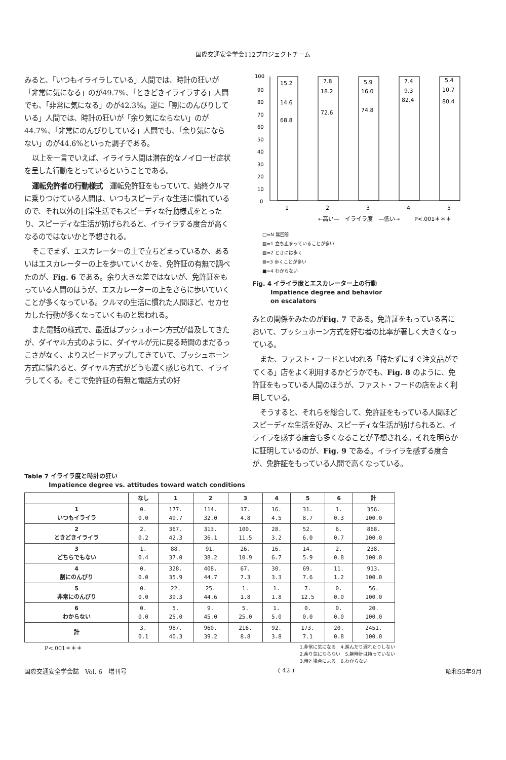国際交通安全学会112プロジェクトチーム
みると、「いつもイライラしている」人間では、時計の狂いが「非常に気になる」のが49.7%、「ときどきイライラする」人間でも、「非常に気になる」のが42.3%。逆に「割にのんびりしている」人間では、時計の狂いが「余り気にならない」のが44.7%、「非常にのんびりしている」人間でも、「余り気にならない」のが44.6%といった調子である。
以上を一言でいえば、イライラ人間は潜在的なノイローゼ症状を呈した行動をとっているということである。
運転免許者の行動様式　運転免許証をもっていて、始終クルマに乗りつけている人間は、いつもスピーディな生活に慣れているので、それ以外の日常生活でもスピーディな行動様式をとったり、スピーディな生活が妨げられると、イライラする度合が高くなるのではないかと予想される。
そこでまず、エスカレーターの上で立ちどまっているか、あるいはエスカレーターの上を歩いていくかを、免許証の有無で調べたのが、Fig. 6 である。余り大きな差ではないが、免許証をもっている人間のほうが、エスカレーターの上をさらに歩いていくことが多くなっている。クルマの生活に慣れた人間ほど、セカセカした行動が多くなっていくものと思われる。
また電話の様式で、最近はプッシュホーン方式が普及してきたが、ダイヤル方式のように、ダイヤルが元に戻る時間のまだるっこさがなく、よりスピードアップしてきていて、プッシュホーン方式に慣れると、ダイヤル方式がどうも遅く感じられて、イライラしてくる。そこで免許証の有無と電話方式の好
100
90
80
70
60
50
40
30
20
10
0
15.2
14.6
68.8
7.8
18.2
72.6
5.9
16.0
74.8
7.4
9.3
82.4
5.4
10.7
80.4
1
2
3
4
5
←高い—　イライラ度　—低い→
P<.001＊＊＊
□=N 無回答
▧=1 立ち止まっていることが多い
▨=2 ときには歩く
⊠=3 歩くことが多い
■=4 わからない
Fig. 4 イライラ度とエスカレーター上の行動
　　　Impatience degree and behavior
　　　on escalators
みとの関係をみたのがFig. 7 である。免許証をもっている者において、プッシュホーン方式を好む者の比率が著しく大きくなっている。
また、ファスト・フードといわれる「待たずにすぐ注文品がでてくる」店をよく利用するかどうかでも、Fig. 8 のように、免許証をもっている人間のほうが、ファスト・フードの店をよく利用している。
そうすると、それらを総合して、免許証をもっている人間ほどスピーディな生活を好み、スピーディな生活が妨げられると、イライラを感ずる度合も多くなることが予想される。それを明らかに証明しているのが、Fig. 9 である。イライラを感ずる度合が、免許証をもっている人間で高くなっている。
Table 7 イライラ度と時計の狂い
　　　　Impatience degree vs. attitudes toward watch conditions
| | なし | 1 | 2 | 3 | 4 | 5 | 6 | 計 |
| --- | --- | --- | --- | --- | --- | --- | --- | --- |
| 1 いつもイライラ | 0. 0.0 | 177. 49.7 | 114. 32.0 | 17. 4.8 | 16. 4.5 | 31. 8.7 | 1. 0.3 | 356. 100.0 |
| 2 ときどきイライラ | 2. 0.2 | 367. 42.3 | 313. 36.1 | 100. 11.5 | 28. 3.2 | 52. 6.0 | 6. 0.7 | 868. 100.0 |
| 3 どちらでもない | 1. 0.4 | 88. 37.0 | 91. 38.2 | 26. 10.9 | 16. 6.7 | 14. 5.9 | 2. 0.8 | 238. 100.0 |
| 4 割にのんびり | 0. 0.0 | 328. 35.9 | 408. 44.7 | 67. 7.3 | 30. 3.3 | 69. 7.6 | 11. 1.2 | 913. 100.0 |
| 5 非常にのんびり | 0. 0.0 | 22. 39.3 | 25. 44.6 | 1. 1.8 | 1. 1.8 | 7. 12.5 | 0. 0.0 | 56. 100.0 |
| 6 わからない | 0. 0.0 | 5. 25.0 | 9. 45.0 | 5. 25.0 | 1. 5.0 | 0. 0.0 | 0. 0.0 | 20. 100.0 |
| 計 | 3. 0.1 | 987. 40.3 | 960. 39.2 | 216. 8.8 | 92. 3.8 | 173. 7.1 | 20. 0.8 | 2451. 100.0 |
P<.001＊＊＊ 1.非常に気になる　4.進んだり遅れたりしない
2.余り気にならない　5.腕時計は持っていない
3.時と場合による　6.わからない
国際交通安全学会誌　Vol. 6　増刊号 ( 42 ) 昭和55年9月